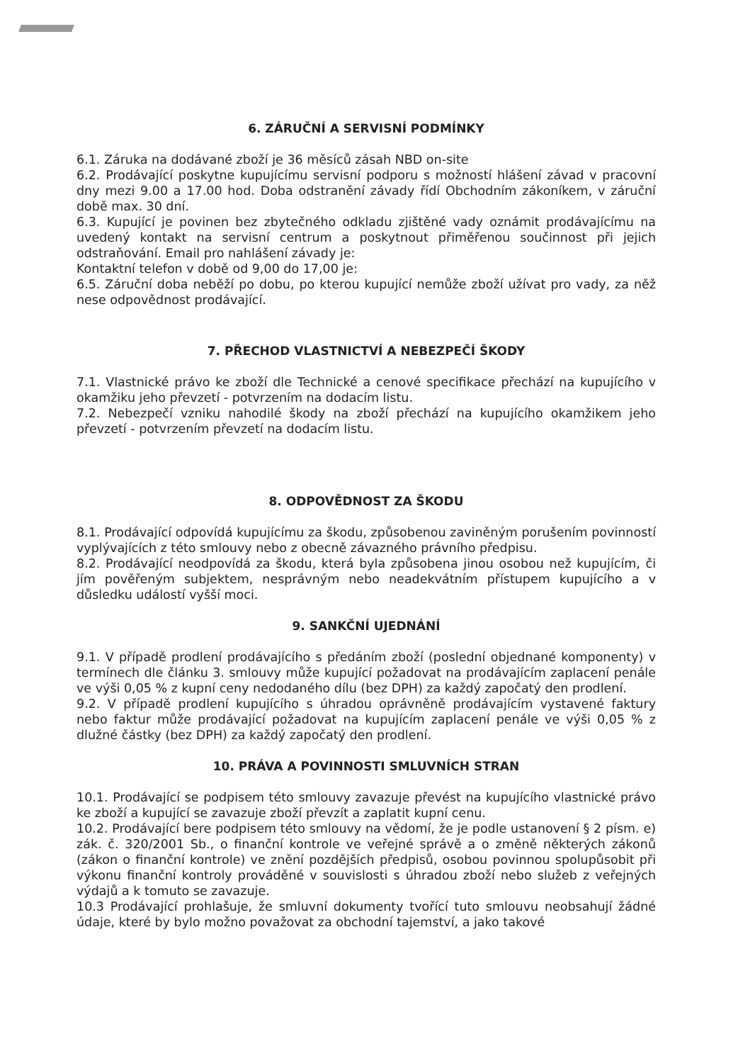6. ZÁRUČNÍ A SERVISNÍ PODMÍNKY
6.1. Záruka na dodávané zboží je 36 měsíců zásah NBD on-site
6.2. Prodávající poskytne kupujícímu servisní podporu s možností hlášení závad v pracovní dny mezi 9.00 a 17.00 hod. Doba odstranění závady řídí Obchodním zákoníkem, v záruční době max. 30 dní.
6.3. Kupující je povinen bez zbytečného odkladu zjištěné vady oznámit prodávajícímu na uvedený kontakt na servisní centrum a poskytnout přiměřenou součinnost při jejich odstraňování. Email pro nahlášení závady je:
Kontaktní telefon v době od 9,00 do 17,00 je:
6.5. Záruční doba neběží po dobu, po kterou kupující nemůže zboží užívat pro vady, za něž nese odpovědnost prodávající.
7. PŘECHOD VLASTNICTVÍ A NEBEZPEČÍ ŠKODY
7.1. Vlastnické právo ke zboží dle Technické a cenové specifikace přechází na kupujícího v okamžiku jeho převzetí - potvrzením na dodacím listu.
7.2. Nebezpečí vzniku nahodilé škody na zboží přechází na kupujícího okamžikem jeho převzetí - potvrzením převzetí na dodacím listu.
8. ODPOVĚDNOST ZA ŠKODU
8.1. Prodávající odpovídá kupujícímu za škodu, způsobenou zaviněným porušením povinností vyplývajících z této smlouvy nebo z obecně závazného právního předpisu.
8.2. Prodávající neodpovídá za škodu, která byla způsobena jinou osobou než kupujícím, či jím pověřeným subjektem, nesprávným nebo neadekvátním přístupem kupujícího a v důsledku událostí vyšší moci.
9. SANKČNÍ UJEDNÁNÍ
9.1. V případě prodlení prodávajícího s předáním zboží (poslední objednané komponenty) v termínech dle článku 3. smlouvy může kupující požadovat na prodávajícím zaplacení penále ve výši 0,05 % z kupní ceny nedodaného dílu (bez DPH) za každý započatý den prodlení.
9.2. V případě prodlení kupujícího s úhradou oprávněně prodávajícím vystavené faktury nebo faktur může prodávající požadovat na kupujícím zaplacení penále ve výši 0,05 % z dlužné částky (bez DPH) za každý započatý den prodlení.
10. PRÁVA A POVINNOSTI SMLUVNÍCH STRAN
10.1. Prodávající se podpisem této smlouvy zavazuje převést na kupujícího vlastnické právo ke zboží a kupující se zavazuje zboží převzít a zaplatit kupní cenu.
10.2. Prodávající bere podpisem této smlouvy na vědomí, že je podle ustanovení § 2 písm. e) zák. č. 320/2001 Sb., o finanční kontrole ve veřejné správě a o změně některých zákonů (zákon o finanční kontrole) ve znění pozdějších předpisů, osobou povinnou spolupůsobit při výkonu finanční kontroly prováděné v souvislosti s úhradou zboží nebo služeb z veřejných výdajů a k tomuto se zavazuje.
10.3 Prodávající prohlašuje, že smluvní dokumenty tvořící tuto smlouvu neobsahují žádné údaje, které by bylo možno považovat za obchodní tajemství, a jako takové